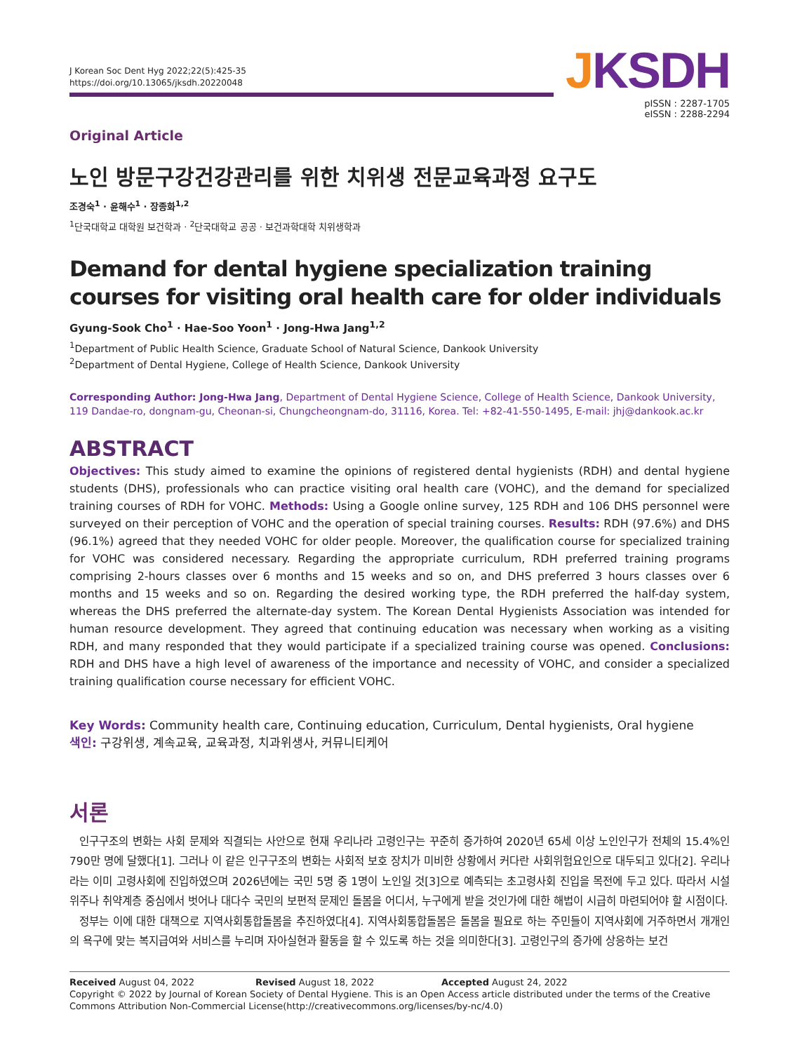J Korean Soc Dent Hyg 2022;22(5):425-35
https://doi.org/10.13065/jksdh.20220048
JKSDH
pISSN : 2287-1705
eISSN : 2288-2294
Original Article
노인 방문구강건강관리를 위한 치위생 전문교육과정 요구도
조경숙<sup>1</sup> · 윤해수<sup>1</sup> · 장종화<sup>1,2</sup>
<sup>1</sup> 단국대학교 대학원 보건학과 · <sup>2</sup>단국대학교 공공 · 보건과학대학 치위생학과
Demand for dental hygiene specialization training courses for visiting oral health care for older individuals
Gyung-Sook Cho<sup>1</sup> · Hae-Soo Yoon<sup>1</sup> · Jong-Hwa Jang<sup>1,2</sup>
<sup>1</sup> Department of Public Health Science, Graduate School of Natural Science, Dankook University
<sup>2</sup> Department of Dental Hygiene, College of Health Science, Dankook University
Corresponding Author: Jong-Hwa Jang, Department of Dental Hygiene Science, College of Health Science, Dankook University, 119 Dandae-ro, dongnam-gu, Cheonan-si, Chungcheongnam-do, 31116, Korea. Tel: +82-41-550-1495, E-mail: jhj@dankook.ac.kr
ABSTRACT
Objectives: This study aimed to examine the opinions of registered dental hygienists (RDH) and dental hygiene students (DHS), professionals who can practice visiting oral health care (VOHC), and the demand for specialized training courses of RDH for VOHC. Methods: Using a Google online survey, 125 RDH and 106 DHS personnel were surveyed on their perception of VOHC and the operation of special training courses. Results: RDH (97.6%) and DHS (96.1%) agreed that they needed VOHC for older people. Moreover, the qualification course for specialized training for VOHC was considered necessary. Regarding the appropriate curriculum, RDH preferred training programs comprising 2-hours classes over 6 months and 15 weeks and so on, and DHS preferred 3 hours classes over 6 months and 15 weeks and so on. Regarding the desired working type, the RDH preferred the half-day system, whereas the DHS preferred the alternate-day system. The Korean Dental Hygienists Association was intended for human resource development. They agreed that continuing education was necessary when working as a visiting RDH, and many responded that they would participate if a specialized training course was opened. Conclusions: RDH and DHS have a high level of awareness of the importance and necessity of VOHC, and consider a specialized training qualification course necessary for efficient VOHC.
Key Words: Community health care, Continuing education, Curriculum, Dental hygienists, Oral hygiene
색인: 구강위생, 계속교육, 교육과정, 치과위생사, 커뮤니티케어
서론
인구구조의 변화는 사회 문제와 직결되는 사안으로 현재 우리나라 고령인구는 꾸준히 증가하여 2020년 65세 이상 노인인구가 전체의 15.4%인 790만 명에 달했다[1]. 그러나 이 같은 인구구조의 변화는 사회적 보호 장치가 미비한 상황에서 커다란 사회위험요인으로 대두되고 있다[2]. 우리나라는 이미 고령사회에 진입하였으며 2026년에는 국민 5명 중 1명이 노인일 것[3]으로 예측되는 초고령사회 진입을 목전에 두고 있다. 따라서 시설 위주나 취약계층 중심에서 벗어나 대다수 국민의 보편적 문제인 돌봄을 어디서, 누구에게 받을 것인가에 대한 해법이 시급히 마련되어야 할 시점이다.
정부는 이에 대한 대책으로 지역사회통합돌봄을 추진하였다[4]. 지역사회통합돌봄은 돌봄을 필요로 하는 주민들이 지역사회에 거주하면서 개개인의 욕구에 맞는 복지급여와 서비스를 누리며 자아실현과 활동을 할 수 있도록 하는 것을 의미한다[3]. 고령인구의 증가에 상응하는 보건
Received August 04, 2022 Revised August 18, 2022 Accepted August 24, 2022
Copyright © 2022 by Journal of Korean Society of Dental Hygiene. This is an Open Access article distributed under the terms of the Creative Commons Attribution Non-Commercial License(http://creativecommons.org/licenses/by-nc/4.0)